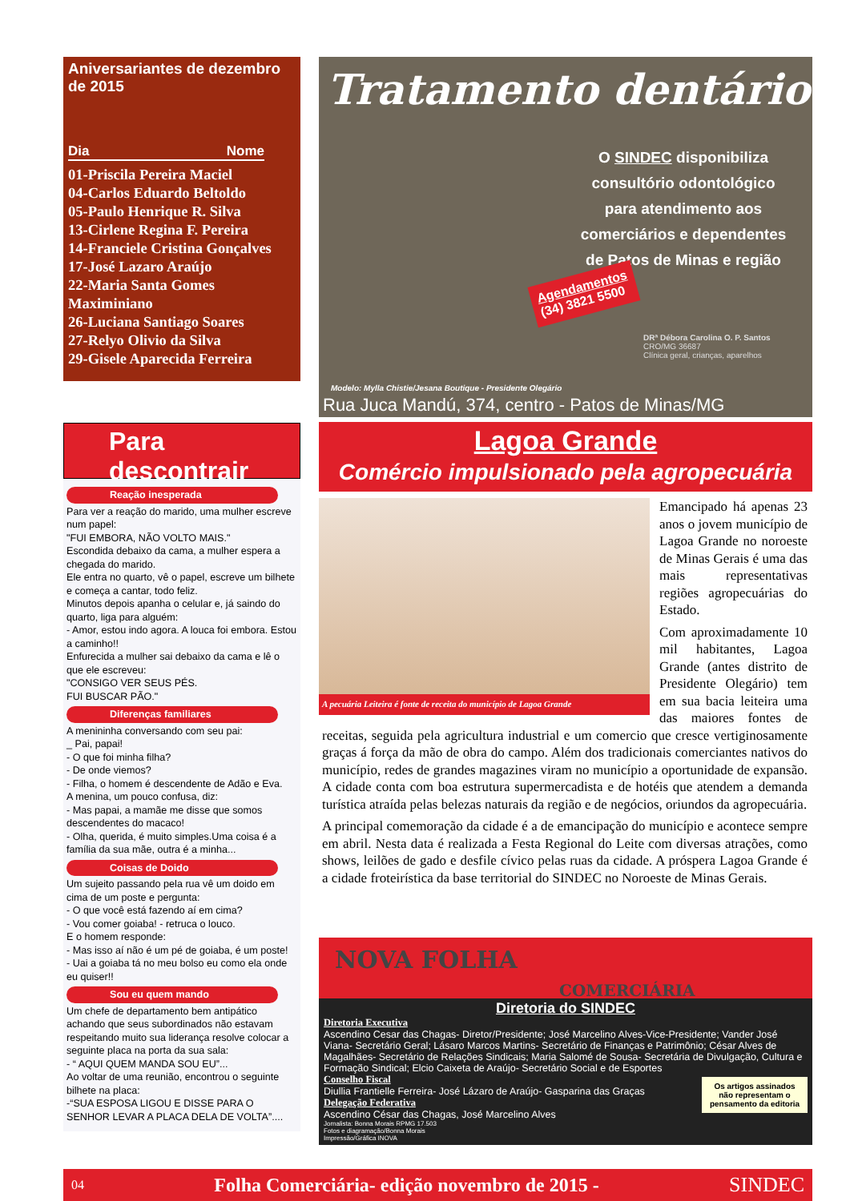Aniversariantes de dezembro de 2015
Dia Nome
01-Priscila Pereira Maciel
04-Carlos Eduardo Beltoldo
05-Paulo Henrique R. Silva
13-Cirlene Regina F. Pereira
14-Franciele Cristina Gonçalves
17-José Lazaro Araújo
22-Maria Santa Gomes Maximiniano
26-Luciana Santiago Soares
27-Relyo Olivio da Silva
29-Gisele Aparecida Ferreira
Para descontrair
Reação inesperada
Para ver a reação do marido, uma mulher escreve num papel:
"FUI EMBORA, NÃO VOLTO MAIS."
Escondida debaixo da cama, a mulher espera a chegada do marido.
Ele entra no quarto, vê o papel, escreve um bilhete e começa a cantar, todo feliz.
Minutos depois apanha o celular e, já saindo do quarto, liga para alguém:
- Amor, estou indo agora. A louca foi embora. Estou a caminho!!
Enfurecida a mulher sai debaixo da cama e lê o que ele escreveu:
"CONSIGO VER SEUS PÉS.
FUI BUSCAR PÃO."
Diferenças familiares
A menininha conversando com seu pai:
_ Pai, papai!
- O que foi minha filha?
- De onde viemos?
- Filha, o homem é descendente de Adão e Eva.
A menina, um pouco confusa, diz:
- Mas papai, a mamãe me disse que somos descendentes do macaco!
- Olha, querida, é muito simples.Uma coisa é a família da sua mãe, outra é a minha...
Coisas de Doido
Um sujeito passando pela rua vê um doido em cima de um poste e pergunta:
- O que você está fazendo aí em cima?
- Vou comer goiaba! - retruca o louco.
E o homem responde:
- Mas isso aí não é um pé de goiaba, é um poste!
- Uai a goiaba tá no meu bolso eu como ela onde eu quiser!!
Sou eu quem mando
Um chefe de departamento bem antipático achando que seus subordinados não estavam respeitando muito sua liderança resolve colocar a seguinte placa na porta da sua sala:
- “ AQUI QUEM MANDA SOU EU”...
Ao voltar de uma reunião, encontrou o seguinte bilhete na placa:
-“SUA ESPOSA LIGOU E DISSE PARA O SENHOR LEVAR A PLACA DELA DE VOLTA”....
Tratamento dentário
O SINDEC disponibiliza consultório odontológico para atendimento aos comerciários e dependentes de Patos de Minas e região
Agendamentos
(34) 3821 5500
DRª Débora Carolina O. P. Santos
CRO/MG 36687
Clínica geral, crianças, aparelhos
Modelo: Mylla Chistie/Jesana Boutique - Presidente Olegário
Rua Juca Mandú, 374, centro - Patos de Minas/MG
Lagoa Grande
Comércio impulsionado pela agropecuária
A pecuária Leiteira é fonte de receita do município de Lagoa Grande
Emancipado há apenas 23 anos o jovem município de Lagoa Grande no noroeste de Minas Gerais é uma das mais representativas regiões agropecuárias do Estado.
Com aproximadamente 10 mil habitantes, Lagoa Grande (antes distrito de Presidente Olegário) tem em sua bacia leiteira uma das maiores fontes de receitas, seguida pela agricultura industrial e um comercio que cresce vertiginosamente graças á força da mão de obra do campo. Além dos tradicionais comerciantes nativos do município, redes de grandes magazines viram no município a oportunidade de expansão. A cidade conta com boa estrutura supermercadista e de hotéis que atendem a demanda turística atraída pelas belezas naturais da região e de negócios, oriundos da agropecuária.
A principal comemoração da cidade é a de emancipação do município e acontece sempre em abril. Nesta data é realizada a Festa Regional do Leite com diversas atrações, como shows, leilões de gado e desfile cívico pelas ruas da cidade. A próspera Lagoa Grande é a cidade froteirística da base territorial do SINDEC no Noroeste de Minas Gerais.
NOVA FOLHA
COMERCIÁRIA
Diretoria do SINDEC
Diretoria Executiva
Ascendino Cesar das Chagas- Diretor/Presidente; José Marcelino Alves-Vice-Presidente; Vander José Viana- Secretário Geral; Lásaro Marcos Martins- Secretário de Finanças e Patrimônio; César Alves de Magalhães- Secretário de Relações Sindicais; Maria Salomé de Sousa- Secretária de Divulgação, Cultura e Formação Sindical; Elcio Caixeta de Araújo- Secretário Social e de Esportes
Os artigos assinados não representam o pensamento da editoria
Conselho Fiscal
Diullia Frantielle Ferreira- José Lázaro de Araújo- Gasparina das Graças
Delegação Federativa
Ascendino César das Chagas, José Marcelino Alves
Jornalista: Bonna Morais RPMG 17.503
Fotos e diagramação/Bonna Morais
Impressão/Gráfica INOVA
04 Folha Comerciária- edição novembro de 2015 - SINDEC